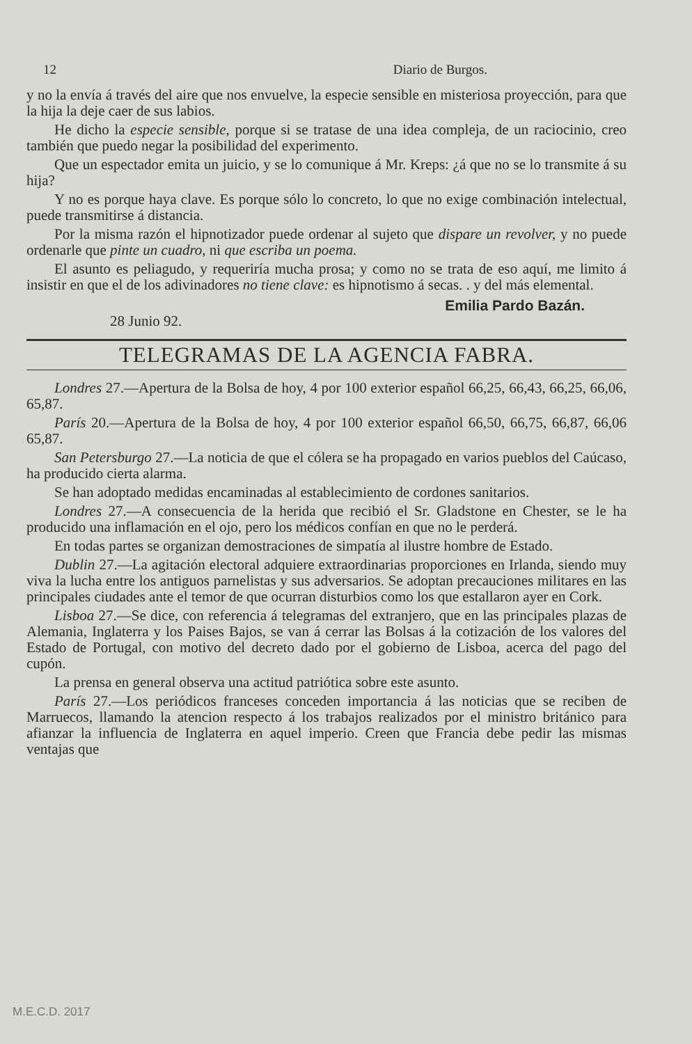12 Diario de Burgos.
y no la envía á través del aire que nos envuelve, la especie sensible en misteriosa proyección, para que la hija la deje caer de sus labios.
He dicho la especie sensible, porque si se tratase de una idea compleja, de un raciocinio, creo también que puedo negar la posibilidad del experimento.
Que un espectador emita un juicio, y se lo comunique á Mr. Kreps: ¿á que no se lo transmite á su hija?
Y no es porque haya clave. Es porque sólo lo concreto, lo que no exige combinación intelectual, puede transmitirse á distancia.
Por la misma razón el hipnotizador puede ordenar al sujeto que dispare un revolver, y no puede ordenarle que pinte un cuadro, ni que escriba un poema.
El asunto es peliagudo, y requeriría mucha prosa; y como no se trata de eso aquí, me limito á insistir en que el de los adivinadores no tiene clave: es hipnotismo á secas. . y del más elemental.
Emilia Pardo Bazán.
28 Junio 92.
TELEGRAMAS DE LA AGENCIA FABRA.
Londres 27.—Apertura de la Bolsa de hoy, 4 por 100 exterior español 66,25, 66,43, 66,25, 66,06, 65,87.
París 20.—Apertura de la Bolsa de hoy, 4 por 100 exterior español 66,50, 66,75, 66,87, 66,06 65,87.
San Petersburgo 27.—La noticia de que el cólera se ha propagado en varios pueblos del Caúcaso, ha producido cierta alarma.
Se han adoptado medidas encaminadas al establecimiento de cordones sanitarios.
Londres 27.—A consecuencia de la herida que recibió el Sr. Gladstone en Chester, se le ha producido una inflamación en el ojo, pero los médicos confían en que no le perderá.
En todas partes se organizan demostraciones de simpatía al ilustre hombre de Estado.
Dublin 27.—La agitación electoral adquiere extraordinarias proporciones en Irlanda, siendo muy viva la lucha entre los antiguos parnelistas y sus adversarios. Se adoptan precauciones militares en las principales ciudades ante el temor de que ocurran disturbios como los que estallaron ayer en Cork.
Lisboa 27.—Se dice, con referencia á telegramas del extranjero, que en las principales plazas de Alemania, Inglaterra y los Paises Bajos, se van á cerrar las Bolsas á la cotización de los valores del Estado de Portugal, con motivo del decreto dado por el gobierno de Lisboa, acerca del pago del cupón.
La prensa en general observa una actitud patriótica sobre este asunto.
París 27.—Los periódicos franceses conceden importancia á las noticias que se reciben de Marruecos, llamando la atencion respecto á los trabajos realizados por el ministro británico para afianzar la influencia de Inglaterra en aquel imperio. Creen que Francia debe pedir las mismas ventajas que
M.E.C.D. 2017